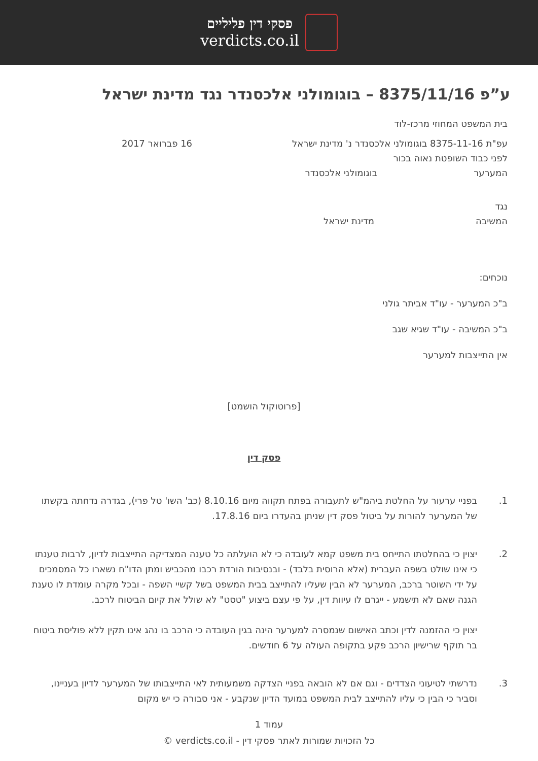פסקי דין פליליים
verdicts.co.il
ע”פ 8375/11/16 – בוגומולני אלכסנדר נגד מדינת ישראל
בית המשפט המחוזי מרכז-לוד
עפ"ת 8375-11-16 בוגומולני אלכסנדר נ' מדינת ישראל 16 פברואר 2017
לפני כבוד השופטת נאוה בכור
המערער בוגומולני אלכסנדר
נגד
המשיבה מדינת ישראל
נוכחים:
ב"כ המערער - עו"ד אביתר גולני
ב"כ המשיבה - עו"ד שגיא שגב
אין התייצבות למערער
[פרוטוקול הושמט]
פסק דין
1. בפניי ערעור על החלטת ביהמ"ש לתעבורה בפתח תקווה מיום 8.10.16 (כב' השו' טל פרי), בגדרה נדחתה בקשתו של המערער להורות על ביטול פסק דין שניתן בהעדרו ביום 17.8.16.
2. יצוין כי בהחלטתו התייחס בית משפט קמא לעובדה כי לא הועלתה כל טענה המצדיקה התייצבות לדיון, לרבות טענתו כי אינו שולט בשפה העברית (אלא הרוסית בלבד) - ובנסיבות הורדת רכבו מהכביש ומתן הדו"ח נשארו כל המסמכים על ידי השוטר ברכב, המערער לא הבין שעליו להתייצב בבית המשפט בשל קשיי השפה - ובכל מקרה עומדת לו טענת הגנה שאם לא תישמע - ייגרם לו עיוות דין, על פי עצם ביצוע "טסט" לא שולל את קיום הביטוח לרכב.
יצוין כי ההזמנה לדין וכתב האישום שנמסרה למערער הינה בגין העובדה כי הרכב בו נהג אינו תקין ללא פוליסת ביטוח בר תוקף שרישיון הרכב פקע בתקופה העולה על 6 חודשים.
3. נדרשתי לטיעוני הצדדים - וגם אם לא הובאה בפניי הצדקה משמעותית לאי התייצבותו של המערער לדיון בעניינו, וסביר כי הבין כי עליו להתייצב לבית המשפט במועד הדיון שנקבע - אני סבורה כי יש מקום
עמוד 1
כל הזכויות שמורות לאתר פסקי דין - verdicts.co.il ©